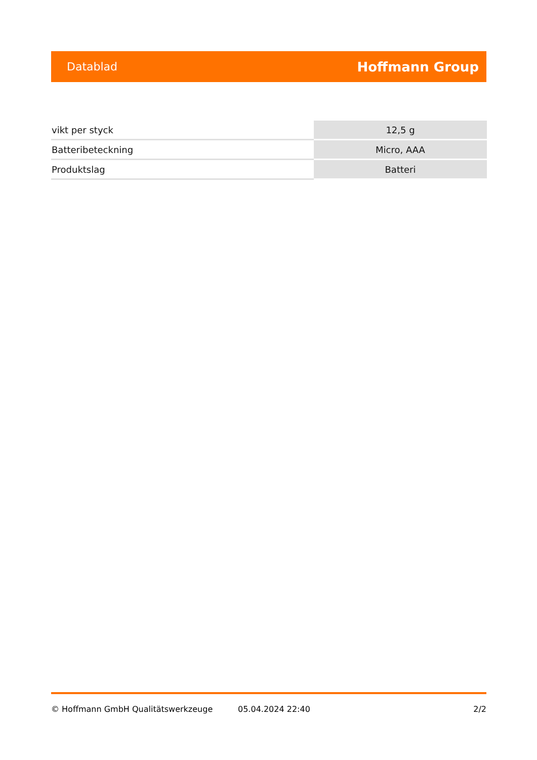Datablad Hoffmann Group
| vikt per styck | 12,5 g |
| Batteribeteckning | Micro, AAA |
| Produktslag | Batteri |
© Hoffmann GmbH Qualitätswerkzeuge 05.04.2024 22:40 2/2